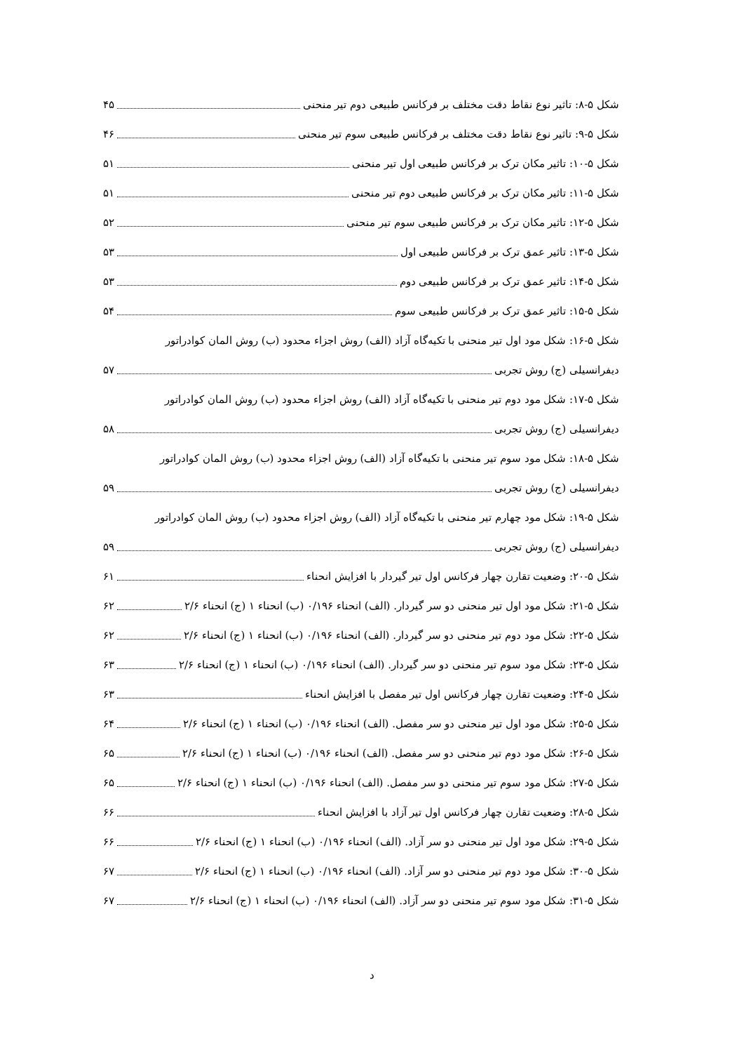شکل ۵-۸: تاثیر نوع نقاط دقت مختلف بر فرکانس طبیعی دوم تیر منحنی ۴۵
شکل ۵-۹: تاثیر نوع نقاط دقت مختلف بر فرکانس طبیعی سوم تیر منحنی ۴۶
شکل ۵-۱۰: تاثیر مکان ترک بر فرکانس طبیعی اول تیر منحنی ۵۱
شکل ۵-۱۱: تاثیر مکان ترک بر فرکانس طبیعی دوم تیر منحنی ۵۱
شکل ۵-۱۲: تاثیر مکان ترک بر فرکانس طبیعی سوم تیر منحنی ۵۲
شکل ۵-۱۳: تاثیر عمق ترک بر فرکانس طبیعی اول ۵۳
شکل ۵-۱۴: تاثیر عمق ترک بر فرکانس طبیعی دوم ۵۳
شکل ۵-۱۵: تاثیر عمق ترک بر فرکانس طبیعی سوم ۵۴
شکل ۵-۱۶: شکل مود اول تیر منحنی با تکیه‌گاه آزاد (الف) روش اجزاء محدود (ب) روش المان کوادراتور
دیفرانسیلی (ج) روش تجربی ۵۷
شکل ۵-۱۷: شکل مود دوم تیر منحنی با تکیه‌گاه آزاد (الف) روش اجزاء محدود (ب) روش المان کوادراتور
دیفرانسیلی (ج) روش تجربی ۵۸
شکل ۵-۱۸: شکل مود سوم تیر منحنی با تکیه‌گاه آزاد (الف) روش اجزاء محدود (ب) روش المان کوادراتور
دیفرانسیلی (ج) روش تجربی ۵۹
شکل ۵-۱۹: شکل مود چهارم تیر منحنی با تکیه‌گاه آزاد (الف) روش اجزاء محدود (ب) روش المان کوادراتور
دیفرانسیلی (ج) روش تجربی ۵۹
شکل ۵-۲۰: وضعیت تقارن چهار فرکانس اول تیر گیردار با افزایش انحناء ۶۱
شکل ۵-۲۱: شکل مود اول تیر منحنی دو سر گیردار. (الف) انحناء ۰/۱۹۶ (ب) انحناء ۱ (ج) انحناء ۲/۶ ۶۲
شکل ۵-۲۲: شکل مود دوم تیر منحنی دو سر گیردار. (الف) انحناء ۰/۱۹۶ (ب) انحناء ۱ (ج) انحناء ۲/۶ ۶۲
شکل ۵-۲۳: شکل مود سوم تیر منحنی دو سر گیردار. (الف) انحناء ۰/۱۹۶ (ب) انحناء ۱ (ج) انحناء ۲/۶ ۶۳
شکل ۵-۲۴: وضعیت تقارن چهار فرکانس اول تیر مفصل با افزایش انحناء ۶۳
شکل ۵-۲۵: شکل مود اول تیر منحنی دو سر مفصل. (الف) انحناء ۰/۱۹۶ (ب) انحناء ۱ (ج) انحناء ۲/۶ ۶۴
شکل ۵-۲۶: شکل مود دوم تیر منحنی دو سر مفصل. (الف) انحناء ۰/۱۹۶ (ب) انحناء ۱ (ج) انحناء ۲/۶ ۶۵
شکل ۵-۲۷: شکل مود سوم تیر منحنی دو سر مفصل. (الف) انحناء ۰/۱۹۶ (ب) انحناء ۱ (ج) انحناء ۲/۶ ۶۵
شکل ۵-۲۸: وضعیت تقارن چهار فرکانس اول تیر آزاد با افزایش انحناء ۶۶
شکل ۵-۲۹: شکل مود اول تیر منحنی دو سر آزاد. (الف) انحناء ۰/۱۹۶ (ب) انحناء ۱ (ج) انحناء ۲/۶ ۶۶
شکل ۵-۳۰: شکل مود دوم تیر منحنی دو سر آزاد. (الف) انحناء ۰/۱۹۶ (ب) انحناء ۱ (ج) انحناء ۲/۶ ۶۷
شکل ۵-۳۱: شکل مود سوم تیر منحنی دو سر آزاد. (الف) انحناء ۰/۱۹۶ (ب) انحناء ۱ (ج) انحناء ۲/۶ ۶۷
د